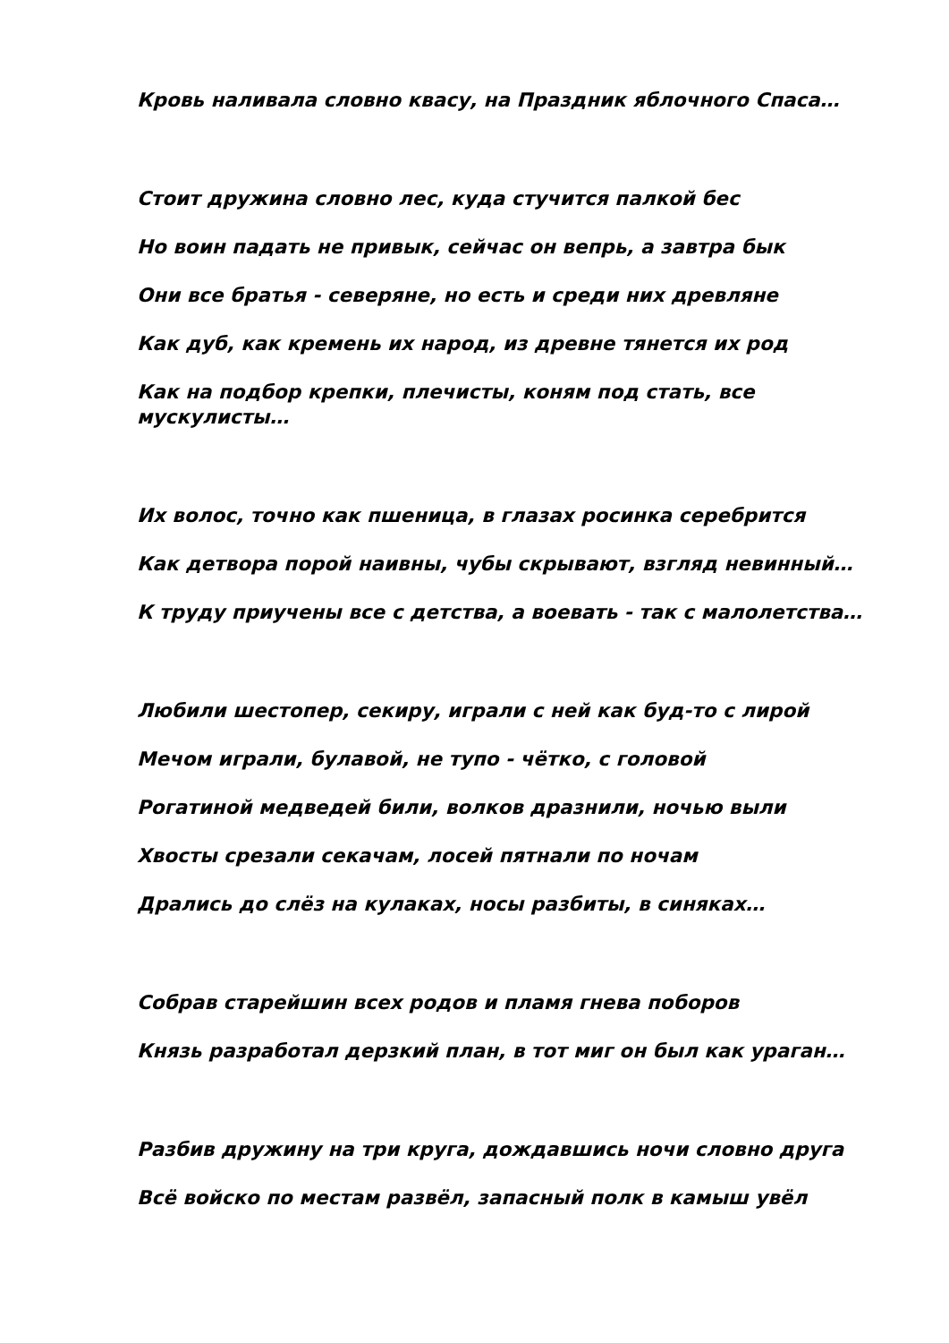Кровь наливала словно квасу, на Праздник яблочного Спаса…
Стоит дружина словно лес, куда стучится палкой бес
Но воин падать не привык, сейчас он вепрь, а завтра бык
Они все братья - северяне, но есть и среди них древляне
Как дуб, как кремень их народ, из древне тянется их род
Как на подбор крепки, плечисты, коням под стать, все мускулисты…
Их волос, точно как пшеница, в глазах росинка серебрится
Как детвора порой наивны, чубы скрывают, взгляд невинный…
К труду приучены все с детства, а воевать - так с малолетства…
Любили шестопер, секиру, играли с ней как буд-то с лирой
Мечом играли, булавой, не тупо - чётко, с головой
Рогатиной медведей били, волков дразнили, ночью выли
Хвосты срезали секачам, лосей пятнали по ночам
Дрались до слёз на кулаках, носы разбиты, в синяках…
Собрав старейшин всех родов и пламя гнева поборов
Князь разработал дерзкий план, в тот миг он был как ураган…
Разбив дружину на три круга, дождавшись ночи словно друга
Всё войско по местам развёл, запасный полк в камыш увёл